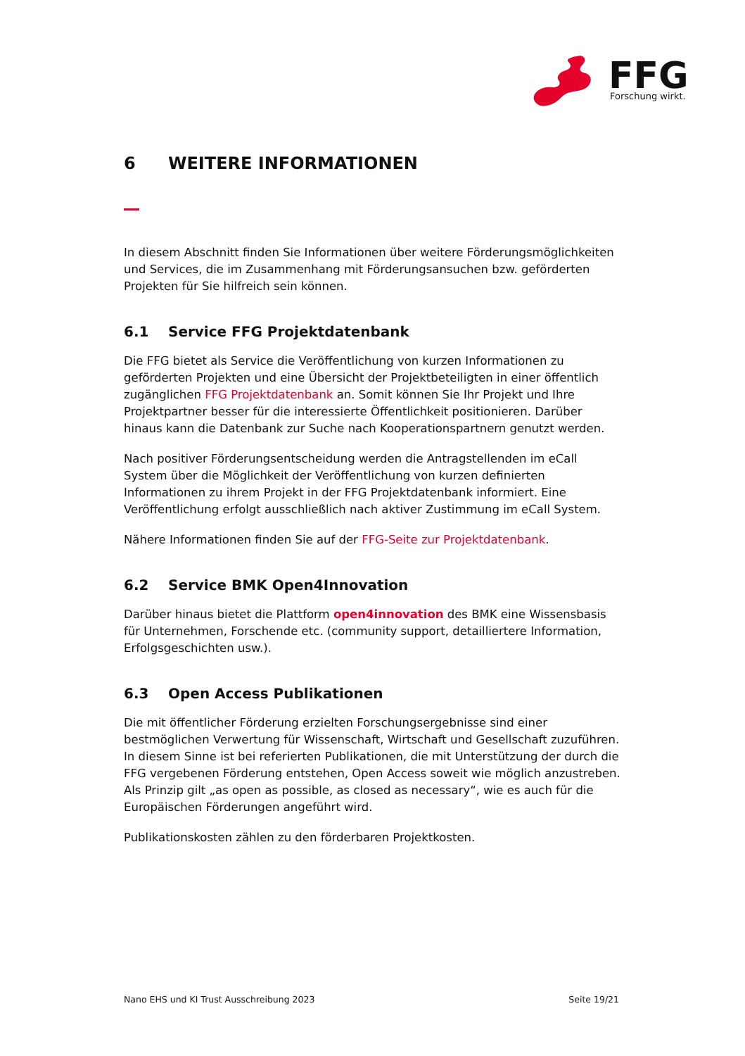FFG
Forschung wirkt.
6 WEITERE INFORMATIONEN
In diesem Abschnitt finden Sie Informationen über weitere Förderungsmöglichkeiten und Services, die im Zusammenhang mit Förderungsansuchen bzw. geförderten Projekten für Sie hilfreich sein können.
6.1 Service FFG Projektdatenbank
Die FFG bietet als Service die Veröffentlichung von kurzen Informationen zu geförderten Projekten und eine Übersicht der Projektbeteiligten in einer öffentlich zugänglichen FFG Projektdatenbank an. Somit können Sie Ihr Projekt und Ihre Projektpartner besser für die interessierte Öffentlichkeit positionieren. Darüber hinaus kann die Datenbank zur Suche nach Kooperationspartnern genutzt werden.
Nach positiver Förderungsentscheidung werden die Antragstellenden im eCall System über die Möglichkeit der Veröffentlichung von kurzen definierten Informationen zu ihrem Projekt in der FFG Projektdatenbank informiert. Eine Veröffentlichung erfolgt ausschließlich nach aktiver Zustimmung im eCall System.
Nähere Informationen finden Sie auf der FFG-Seite zur Projektdatenbank.
6.2 Service BMK Open4Innovation
Darüber hinaus bietet die Plattform open4innovation des BMK eine Wissensbasis für Unternehmen, Forschende etc. (community support, detailliertere Information, Erfolgsgeschichten usw.).
6.3 Open Access Publikationen
Die mit öffentlicher Förderung erzielten Forschungsergebnisse sind einer bestmöglichen Verwertung für Wissenschaft, Wirtschaft und Gesellschaft zuzuführen. In diesem Sinne ist bei referierten Publikationen, die mit Unterstützung der durch die FFG vergebenen Förderung entstehen, Open Access soweit wie möglich anzustreben. Als Prinzip gilt „as open as possible, as closed as necessary“, wie es auch für die Europäischen Förderungen angeführt wird.
Publikationskosten zählen zu den förderbaren Projektkosten.
Nano EHS und KI Trust Ausschreibung 2023 Seite 19/21